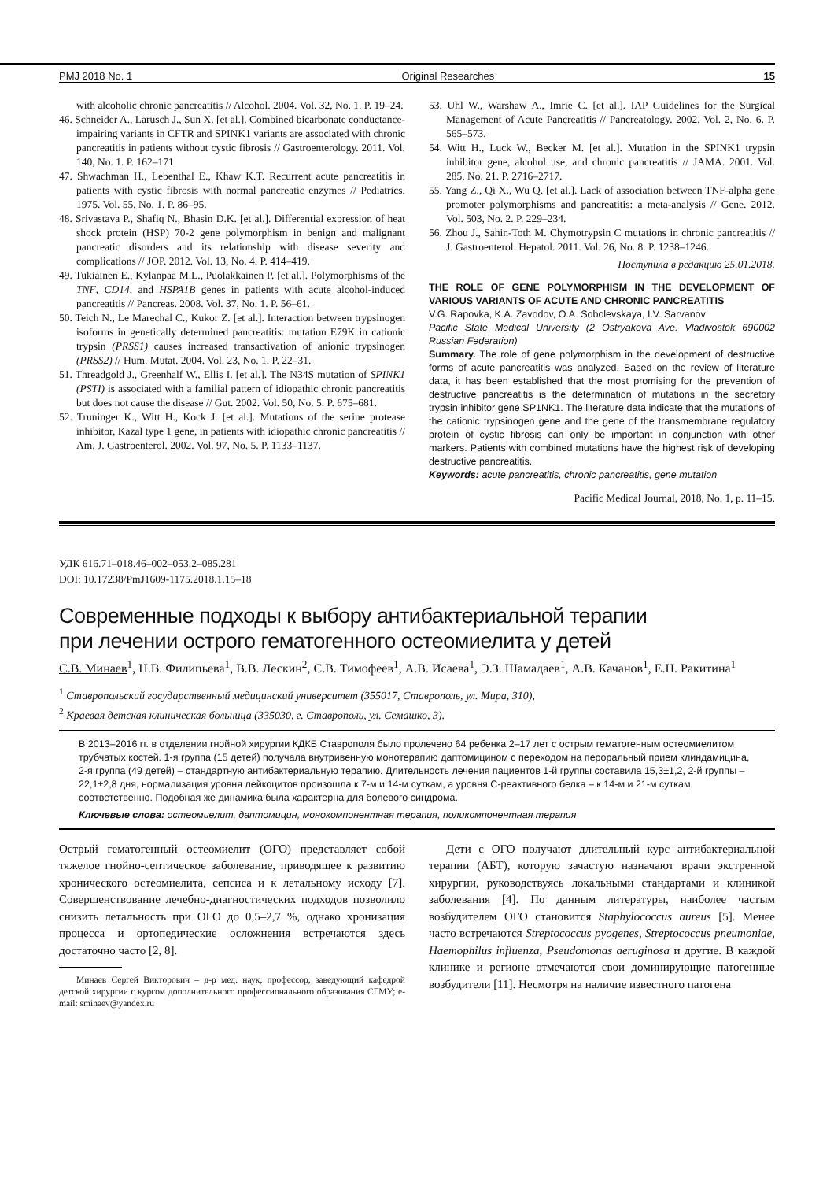PMJ 2018 No. 1 Original Researches 15
with alcoholic chronic pancreatitis // Alcohol. 2004. Vol. 32, No. 1. P. 19–24.
46. Schneider A., Larusch J., Sun X. [et al.]. Combined bicarbonate conductance-impairing variants in CFTR and SPINK1 variants are associated with chronic pancreatitis in patients without cystic fibrosis // Gastroenterology. 2011. Vol. 140, No. 1. P. 162–171.
47. Shwachman H., Lebenthal E., Khaw K.T. Recurrent acute pancreatitis in patients with cystic fibrosis with normal pancreatic enzymes // Pediatrics. 1975. Vol. 55, No. 1. P. 86–95.
48. Srivastava P., Shafiq N., Bhasin D.K. [et al.]. Differential expression of heat shock protein (HSP) 70-2 gene polymorphism in benign and malignant pancreatic disorders and its relationship with disease severity and complications // JOP. 2012. Vol. 13, No. 4. P. 414–419.
49. Tukiainen E., Kylanpaa M.L., Puolakkainen P. [et al.]. Polymorphisms of the TNF, CD14, and HSPA1B genes in patients with acute alcohol-induced pancreatitis // Pancreas. 2008. Vol. 37, No. 1. P. 56–61.
50. Teich N., Le Marechal C., Kukor Z. [et al.]. Interaction between trypsinogen isoforms in genetically determined pancreatitis: mutation E79K in cationic trypsin (PRSS1) causes increased transactivation of anionic trypsinogen (PRSS2) // Hum. Mutat. 2004. Vol. 23, No. 1. P. 22–31.
51. Threadgold J., Greenhalf W., Ellis I. [et al.]. The N34S mutation of SPINK1 (PSTI) is associated with a familial pattern of idiopathic chronic pancreatitis but does not cause the disease // Gut. 2002. Vol. 50, No. 5. P. 675–681.
52. Truninger K., Witt H., Kock J. [et al.]. Mutations of the serine protease inhibitor, Kazal type 1 gene, in patients with idiopathic chronic pancreatitis // Am. J. Gastroenterol. 2002. Vol. 97, No. 5. P. 1133–1137.
53. Uhl W., Warshaw A., Imrie C. [et al.]. IAP Guidelines for the Surgical Management of Acute Pancreatitis // Pancreatology. 2002. Vol. 2, No. 6. P. 565–573.
54. Witt H., Luck W., Becker M. [et al.]. Mutation in the SPINK1 trypsin inhibitor gene, alcohol use, and chronic pancreatitis // JAMA. 2001. Vol. 285, No. 21. P. 2716–2717.
55. Yang Z., Qi X., Wu Q. [et al.]. Lack of association between TNF-alpha gene promoter polymorphisms and pancreatitis: a meta-analysis // Gene. 2012. Vol. 503, No. 2. P. 229–234.
56. Zhou J., Sahin-Toth M. Chymotrypsin C mutations in chronic pancreatitis // J. Gastroenterol. Hepatol. 2011. Vol. 26, No. 8. P. 1238–1246.
Поступила в редакцию 25.01.2018.
THE ROLE OF GENE POLYMORPHISM IN THE DEVELOPMENT OF VARIOUS VARIANTS OF ACUTE AND CHRONIC PANCREATITIS
V.G. Rapovka, K.A. Zavodov, O.A. Sobolevskaya, I.V. Sarvanov
Pacific State Medical University (2 Ostryakova Ave. Vladivostok 690002 Russian Federation)
Summary. The role of gene polymorphism in the development of destructive forms of acute pancreatitis was analyzed. Based on the review of literature data, it has been established that the most promising for the prevention of destructive pancreatitis is the determination of mutations in the secretory trypsin inhibitor gene SP1NK1. The literature data indicate that the mutations of the cationic trypsinogen gene and the gene of the transmembrane regulatory protein of cystic fibrosis can only be important in conjunction with other markers. Patients with combined mutations have the highest risk of developing destructive pancreatitis.
Keywords: acute pancreatitis, chronic pancreatitis, gene mutation
Pacific Medical Journal, 2018, No. 1, p. 11–15.
УДК 616.71–018.46–002–053.2–085.281
DOI: 10.17238/PmJ1609-1175.2018.1.15–18
Современные подходы к выбору антибактериальной терапии
при лечении острого гематогенного остеомиелита у детей
С.В. Минаев<sup>1</sup>, Н.В. Филипьева<sup>1</sup>, В.В. Лескин<sup>2</sup>, С.В. Тимофеев<sup>1</sup>, А.В. Исаева<sup>1</sup>, Э.З. Шамадаев<sup>1</sup>, А.В. Качанов<sup>1</sup>, Е.Н. Ракитина<sup>1</sup>
<sup>1</sup> Ставропольский государственный медицинский университет (355017, Ставрополь, ул. Мира, 310),
<sup>2</sup> Краевая детская клиническая больница (335030, г. Ставрополь, ул. Семашко, 3).
В 2013–2016 гг. в отделении гнойной хирургии КДКБ Ставрополя было пролечено 64 ребенка 2–17 лет с острым гематогенным остеомиелитом трубчатых костей. 1-я группа (15 детей) получала внутривенную монотерапию даптомицином с переходом на пероральный прием клиндамицина, 2-я группа (49 детей) – стандартную антибактериальную терапию. Длительность лечения пациентов 1-й группы составила 15,3±1,2, 2-й группы – 22,1±2,8 дня, нормализация уровня лейкоцитов произошла к 7-м и 14-м суткам, а уровня С-реактивного белка – к 14-м и 21-м суткам, соответственно. Подобная же динамика была характерна для болевого синдрома.
Ключевые слова: остеомиелит, даптомицин, монокомпонентная терапия, поликомпонентная терапия
Острый гематогенный остеомиелит (ОГО) представляет собой тяжелое гнойно-септическое заболевание, приводящее к развитию хронического остеомиелита, сепсиса и к летальному исходу [7]. Совершенствование лечебно-диагностических подходов позволило снизить летальность при ОГО до 0,5–2,7 %, однако хронизация процесса и ортопедические осложнения встречаются здесь достаточно часто [2, 8].
Минаев Сергей Викторович – д-р мед. наук, профессор, заведующий кафедрой детской хирургии с курсом дополнительного профессионального образования СГМУ; e-mail: sminaev@yandex.ru
Дети с ОГО получают длительный курс антибактериальной терапии (АБТ), которую зачастую назначают врачи экстренной хирургии, руководствуясь локальными стандартами и клиникой заболевания [4]. По данным литературы, наиболее частым возбудителем ОГО становится Staphylococcus aureus [5]. Менее часто встречаются Streptococcus pyogenes, Streptococcus pneumoniae, Haemophilus influenza, Pseudomonas aeruginosa и другие. В каждой клинике и регионе отмечаются свои доминирующие патогенные возбудители [11]. Несмотря на наличие известного патогена